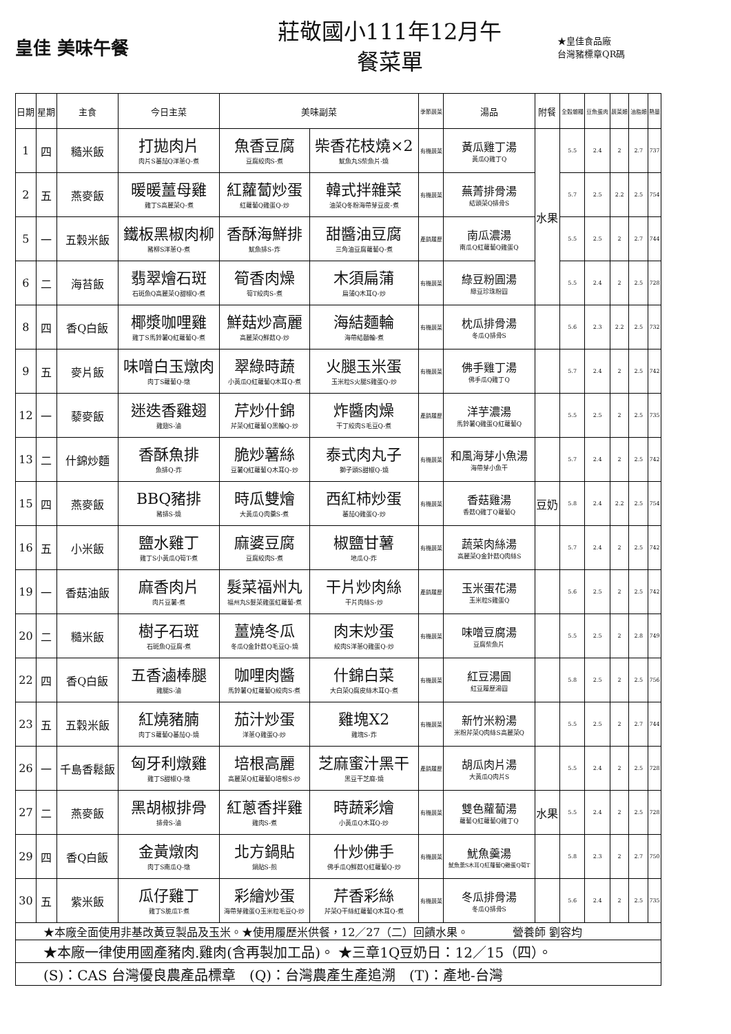皇佳 美味午餐
莊敬國小111年12月午
餐菜單
★皇佳食品廠
台灣豬標章QR碼
| 日期 | 星期 | 主食 | 今日主菜 | 美味副菜 | | 季節蔬菜 | 湯品 | 附餐 | 全穀雜糧 | 豆魚蛋肉 | 蔬菜類 | 油脂類 | 熱量 |
| --- | --- | --- | --- | --- | --- | --- | --- | --- | --- | --- | --- | --- | --- |
| 1 | 四 | 糙米飯 | 打拋肉片 肉片S蕃茄Q洋蔥Q-煮 | 魚香豆腐 豆腐絞肉S-煮 | 柴香花枝燒×2 魷魚丸S柴魚片-燒 | 有機蔬菜 | 黃瓜雞丁湯 黃瓜Q雞丁Q | 水果 | 5.5 | 2.4 | 2 | 2.7 | 737 |
| 2 | 五 | 燕麥飯 | 暖暖薑母雞 雞丁S高麗菜Q-煮 | 紅蘿蔔炒蛋 紅蘿蔔Q雞蛋Q-炒 | 韓式拌雜菜 油菜Q冬粉海帶芽豆皮-煮 | 有機蔬菜 | 蕪菁排骨湯 結頭菜Q排骨S | | 5.7 | 2.5 | 2.2 | 2.5 | 754 |
| 5 | 一 | 五穀米飯 | 鐵板黑椒肉柳 豬柳S洋蔥Q-煮 | 香酥海鮮排 魷魚排S-炸 | 甜醬油豆腐 三角油豆腐蘿蔔Q-煮 | 產銷履歷 | 南瓜濃湯 南瓜Q紅蘿蔔Q雞蛋Q | | 5.5 | 2.5 | 2 | 2.7 | 744 |
| 6 | 二 | 海苔飯 | 翡翠燴石斑 石斑魚Q高麗菜Q甜椒Q-煮 | 筍香肉燥 筍T絞肉S-煮 | 木須扁蒲 扁蒲Q木耳Q-炒 | 有機蔬菜 | 綠豆粉圓湯 綠豆珍珠粉圓 | | 5.5 | 2.4 | 2 | 2.5 | 728 |
| 8 | 四 | 香Q白飯 | 椰漿咖哩雞 雞丁S馬鈴薯Q紅蘿蔔Q-煮 | 鮮菇炒高麗 高麗菜Q鮮菇Q-炒 | 海結麵輪 海帶結麵輪-煮 | 有機蔬菜 | 枕瓜排骨湯 冬瓜Q排骨S | | 5.6 | 2.3 | 2.2 | 2.5 | 732 |
| 9 | 五 | 麥片飯 | 味噌白玉燉肉 肉丁S蘿蔔Q-燉 | 翠綠時蔬 小黃瓜Q紅蘿蔔Q木耳Q-煮 | 火腿玉米蛋 玉米粒S火腿S雞蛋Q-炒 | 有機蔬菜 | 佛手雞丁湯 佛手瓜Q雞丁Q | | 5.7 | 2.4 | 2 | 2.5 | 742 |
| 12 | 一 | 藜麥飯 | 迷迭香雞翅 雞翅S-滷 | 芹炒什錦 芹菜Q紅蘿蔔Q黑輪Q-炒 | 炸醬肉燥 干丁絞肉S毛豆Q-煮 | 產銷履歷 | 洋芋濃湯 馬鈴薯Q雞蛋Q紅蘿蔔Q | | 5.5 | 2.5 | 2 | 2.5 | 735 |
| 13 | 二 | 什錦炒麵 | 香酥魚排 魚排Q-炸 | 脆炒薯絲 豆薯Q紅蘿蔔Q木耳Q-炒 | 泰式肉丸子 獅子頭S甜椒Q-燒 | 有機蔬菜 | 和風海芽小魚湯 海帶芽小魚干 | | 5.7 | 2.4 | 2 | 2.5 | 742 |
| 15 | 四 | 燕麥飯 | BBQ豬排 豬排S-燒 | 時瓜雙燴 大黃瓜Q肉羹S-煮 | 西紅柿炒蛋 蕃茄Q雞蛋Q-炒 | 有機蔬菜 | 香菇雞湯 香菇Q雞丁Q蘿蔔Q | 豆奶 | 5.8 | 2.4 | 2.2 | 2.5 | 754 |
| 16 | 五 | 小米飯 | 鹽水雞丁 雞丁S小黃瓜Q筍T-煮 | 麻婆豆腐 豆腐絞肉S-煮 | 椒鹽甘薯 地瓜Q-炸 | 有機蔬菜 | 蔬菜肉絲湯 高麗菜Q金針菇Q肉絲S | | 5.7 | 2.4 | 2 | 2.5 | 742 |
| 19 | 一 | 香菇油飯 | 麻香肉片 肉片豆薯-煮 | 髮菜福州丸 福州丸S髮菜雞蛋紅蘿蔔-煮 | 干片炒肉絲 干片肉絲S-炒 | 產銷履歷 | 玉米蛋花湯 玉米粒S雞蛋Q | | 5.6 | 2.5 | 2 | 2.5 | 742 |
| 20 | 二 | 糙米飯 | 樹子石斑 石斑魚Q豆腐-煮 | 薑燒冬瓜 冬瓜Q金針菇Q毛豆Q-燒 | 肉末炒蛋 絞肉S洋蔥Q雞蛋Q-炒 | 有機蔬菜 | 味噌豆腐湯 豆腐柴魚片 | | 5.5 | 2.5 | 2 | 2.8 | 749 |
| 22 | 四 | 香Q白飯 | 五香滷棒腿 雞腿S-滷 | 咖哩肉醬 馬鈴薯Q紅蘿蔔Q絞肉S-煮 | 什錦白菜 大白菜Q腐皮絲木耳Q-煮 | 有機蔬菜 | 紅豆湯圓 紅豆履歷湯圓 | | 5.8 | 2.5 | 2 | 2.5 | 756 |
| 23 | 五 | 五穀米飯 | 紅燒豬腩 肉丁S蘿蔔Q蕃茄Q-燒 | 茄汁炒蛋 洋蔥Q雞蛋Q-炒 | 雞塊X2 雞塊S-炸 | 有機蔬菜 | 新竹米粉湯 米粉芹菜Q肉絲S高麗菜Q | | 5.5 | 2.5 | 2 | 2.7 | 744 |
| 26 | 一 | 千島香鬆飯 | 匈牙利燉雞 雞丁S甜椒Q-燉 | 培根高麗 高麗菜Q紅蘿蔔Q培根S-炒 | 芝麻蜜汁黑干 黑豆干芝麻-燒 | 產銷履歷 | 胡瓜肉片湯 大黃瓜Q肉片S | | 5.5 | 2.4 | 2 | 2.5 | 728 |
| 27 | 二 | 燕麥飯 | 黑胡椒排骨 排骨S-滷 | 紅蔥香拌雞 雞肉S-煮 | 時蔬彩燴 小黃瓜Q木耳Q-炒 | 有機蔬菜 | 雙色蘿蔔湯 蘿蔔Q紅蘿蔔Q雞丁Q | 水果 | 5.5 | 2.4 | 2 | 2.5 | 728 |
| 29 | 四 | 香Q白飯 | 金黃燉肉 肉丁S南瓜Q-燉 | 北方鍋貼 鍋貼S-煎 | 什炒佛手 佛手瓜Q鮮菇Q紅蘿蔔Q-炒 | 有機蔬菜 | 魷魚羹湯 魷魚羹S木耳Q紅蘿蔔Q雞蛋Q筍T | | 5.8 | 2.3 | 2 | 2.7 | 750 |
| 30 | 五 | 紫米飯 | 瓜仔雞丁 雞丁S脆瓜T-煮 | 彩繪炒蛋 海帶芽雞蛋Q玉米粒毛豆Q-炒 | 芹香彩絲 芹菜Q干絲紅蘿蔔Q木耳Q-煮 | 有機蔬菜 | 冬瓜排骨湯 冬瓜Q排骨S | | 5.6 | 2.4 | 2 | 2.5 | 735 |
| ★本廠全面使用非基改黃豆製品及玉米。★使用履歷米供餐，12／27（二）回饋水果。 營養師 劉容均 | | | | | | | | | | | | | |
| ★本廠一律使用國產豬肉.雞肉(含再製加工品)。 ★三章1Q豆奶日：12／15（四）。 | | | | | | | | | | | | | |
| (S)：CAS 台灣優良農產品標章 (Q)：台灣農產生產追溯 (T)：產地-台灣 | | | | | | | | | | | | | |